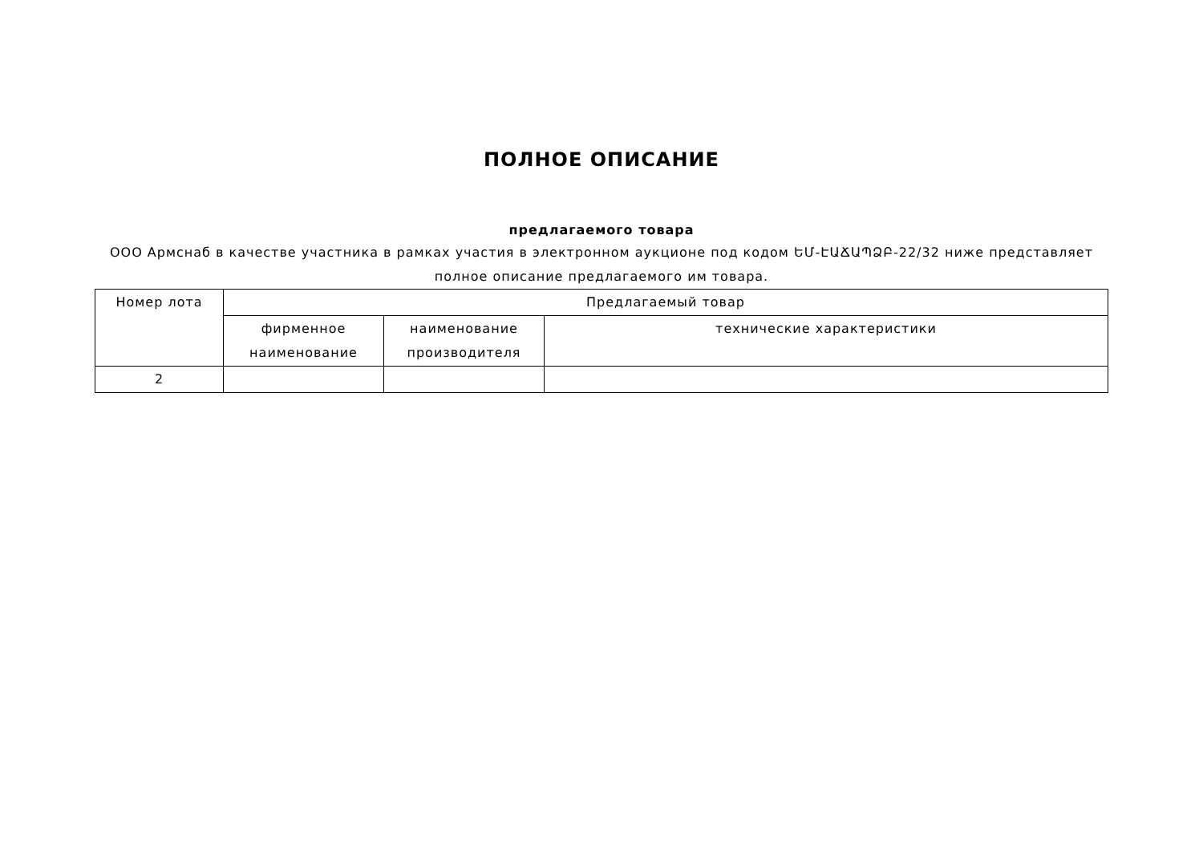ПОЛНОЕ ОПИСАНИЕ
предлагаемого товара
ООО Армснаб в качестве участника в рамках участия в электронном аукционе под кодом ԵՄ-ԷԱՃԱՊՁԲ-22/32 ниже представляет полное описание предлагаемого им товара.
| Номер лота | Предлагаемый товар | | |
| | фирменное наименование | наименование производителя | технические характеристики |
| 2 | | | |